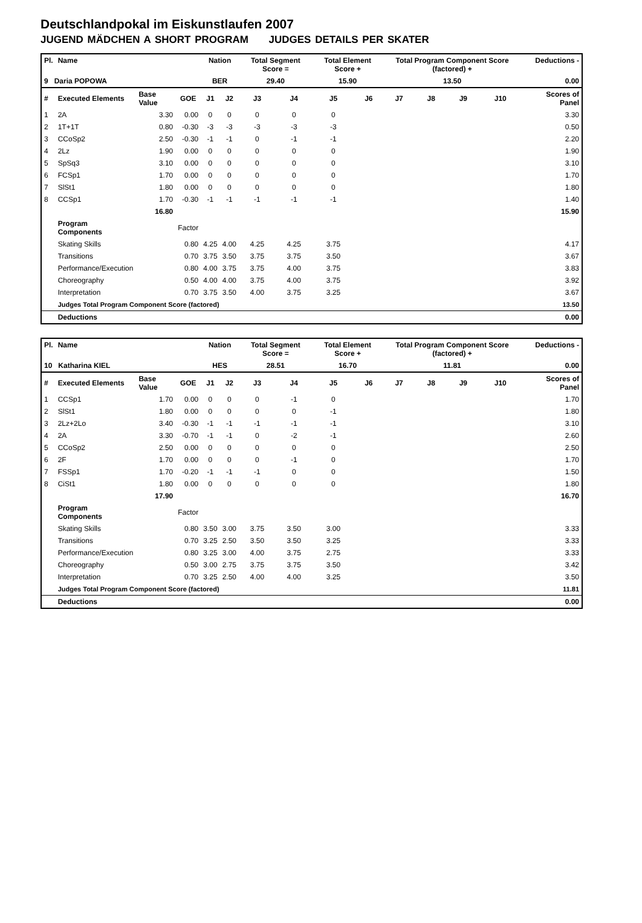Deutschlandpokal im Eiskunstlaufen 2007
JUGEND MÄDCHEN A SHORT PROGRAM JUDGES DETAILS PER SKATER
| Pl. | Name | | | Nation | | Total Segment Score = | | Total Element Score + | | Total Program Component Score (factored) + | | | | Deductions - | |
| --- | --- | --- | --- | --- | --- | --- | --- | --- | --- | --- | --- | --- | --- | --- | --- |
| 9 Daria POPOWA | | | | BER | | 29.40 | | 15.90 | | 13.50 | | | | 0.00 | |
| # | Executed Elements | Base Value | GOE | J1 | J2 | J3 | J4 | J5 | J6 | J7 | J8 | J9 | J10 | | Scores of Panel |
| 1 | 2A | 3.30 | 0.00 | 0 | 0 | 0 | 0 | 0 | | | | | | | 3.30 |
| 2 | 1T+1T | 0.80 | -0.30 | -3 | -3 | -3 | -3 | -3 | | | | | | | 0.50 |
| 3 | CCoSp2 | 2.50 | -0.30 | -1 | -1 | 0 | -1 | -1 | | | | | | | 2.20 |
| 4 | 2Lz | 1.90 | 0.00 | 0 | 0 | 0 | 0 | 0 | | | | | | | 1.90 |
| 5 | SpSq3 | 3.10 | 0.00 | 0 | 0 | 0 | 0 | 0 | | | | | | | 3.10 |
| 6 | FCSp1 | 1.70 | 0.00 | 0 | 0 | 0 | 0 | 0 | | | | | | | 1.70 |
| 7 | SlSt1 | 1.80 | 0.00 | 0 | 0 | 0 | 0 | 0 | | | | | | | 1.80 |
| 8 | CCSp1 | 1.70 | -0.30 | -1 | -1 | -1 | -1 | -1 | | | | | | | 1.40 |
| | | 16.80 | | | | | | | | | | | | | 15.90 |
| | Program Components | | Factor | | | | | | | | | | | | |
| | Skating Skills | | 0.80 | 4.25 | 4.00 | 4.25 | 4.25 | 3.75 | | | | | | | 4.17 |
| | Transitions | | 0.70 | 3.75 | 3.50 | 3.75 | 3.75 | 3.50 | | | | | | | 3.67 |
| | Performance/Execution | | 0.80 | 4.00 | 3.75 | 3.75 | 4.00 | 3.75 | | | | | | | 3.83 |
| | Choreography | | 0.50 | 4.00 | 4.00 | 3.75 | 4.00 | 3.75 | | | | | | | 3.92 |
| | Interpretation | | 0.70 | 3.75 | 3.50 | 4.00 | 3.75 | 3.25 | | | | | | | 3.67 |
| | Judges Total Program Component Score (factored) | | | | | | | | | | | | | | 13.50 |
| | Deductions | | | | | | | | | | | | | | 0.00 |
| Pl. | Name | | | Nation | | Total Segment Score = | | Total Element Score + | | Total Program Component Score (factored) + | | | | Deductions - | |
| --- | --- | --- | --- | --- | --- | --- | --- | --- | --- | --- | --- | --- | --- | --- | --- |
| 10 Katharina KIEL | | | | HES | | 28.51 | | 16.70 | | 11.81 | | | | 0.00 | |
| # | Executed Elements | Base Value | GOE | J1 | J2 | J3 | J4 | J5 | J6 | J7 | J8 | J9 | J10 | | Scores of Panel |
| 1 | CCSp1 | 1.70 | 0.00 | 0 | 0 | 0 | -1 | 0 | | | | | | | 1.70 |
| 2 | SlSt1 | 1.80 | 0.00 | 0 | 0 | 0 | 0 | -1 | | | | | | | 1.80 |
| 3 | 2Lz+2Lo | 3.40 | -0.30 | -1 | -1 | -1 | -1 | -1 | | | | | | | 3.10 |
| 4 | 2A | 3.30 | -0.70 | -1 | -1 | 0 | -2 | -1 | | | | | | | 2.60 |
| 5 | CCoSp2 | 2.50 | 0.00 | 0 | 0 | 0 | 0 | 0 | | | | | | | 2.50 |
| 6 | 2F | 1.70 | 0.00 | 0 | 0 | 0 | -1 | 0 | | | | | | | 1.70 |
| 7 | FSSp1 | 1.70 | -0.20 | -1 | -1 | -1 | 0 | 0 | | | | | | | 1.50 |
| 8 | CiSt1 | 1.80 | 0.00 | 0 | 0 | 0 | 0 | 0 | | | | | | | 1.80 |
| | | 17.90 | | | | | | | | | | | | | 16.70 |
| | Program Components | | Factor | | | | | | | | | | | | |
| | Skating Skills | | 0.80 | 3.50 | 3.00 | 3.75 | 3.50 | 3.00 | | | | | | | 3.33 |
| | Transitions | | 0.70 | 3.25 | 2.50 | 3.50 | 3.50 | 3.25 | | | | | | | 3.33 |
| | Performance/Execution | | 0.80 | 3.25 | 3.00 | 4.00 | 3.75 | 2.75 | | | | | | | 3.33 |
| | Choreography | | 0.50 | 3.00 | 2.75 | 3.75 | 3.75 | 3.50 | | | | | | | 3.42 |
| | Interpretation | | 0.70 | 3.25 | 2.50 | 4.00 | 4.00 | 3.25 | | | | | | | 3.50 |
| | Judges Total Program Component Score (factored) | | | | | | | | | | | | | | 11.81 |
| | Deductions | | | | | | | | | | | | | | 0.00 |